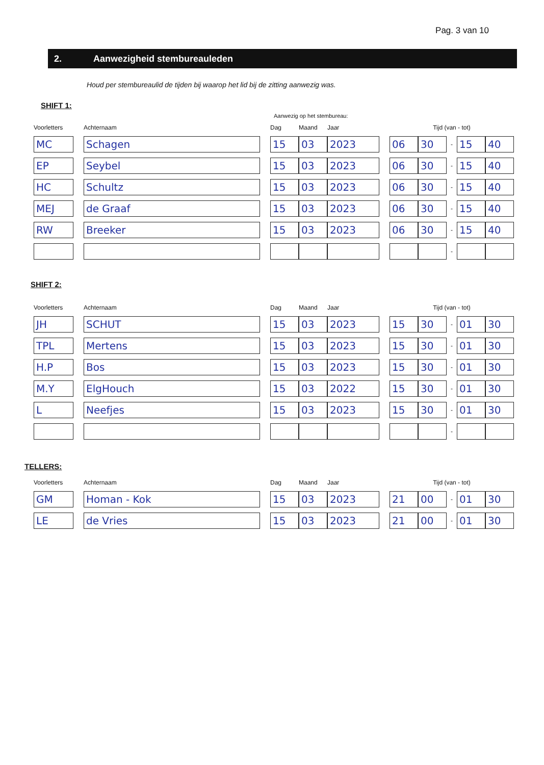Pag. 3 van 10
2. Aanwezigheid stembureauleden
Houd per stembureaulid de tijden bij waarop het lid bij de zitting aanwezig was.
SHIFT 1:
Aanwezig op het stembureau:
| Voorletters | | Achternaam | | Dag | Maand | Jaar | | Tijd (van - tot) | | | | |
| --- | --- | --- | --- | --- | --- | --- | --- | --- | --- | --- | --- | --- |
| MC | | Schagen | | 15 | 03 | 2023 | | 06 | 30 | - | 15 | 40 |
| EP | | Seybel | | 15 | 03 | 2023 | | 06 | 30 | - | 15 | 40 |
| HC | | Schultz | | 15 | 03 | 2023 | | 06 | 30 | - | 15 | 40 |
| MEJ | | de Graaf | | 15 | 03 | 2023 | | 06 | 30 | - | 15 | 40 |
| RW | | Breeker | | 15 | 03 | 2023 | | 06 | 30 | - | 15 | 40 |
| | | | | | | | | | | - | | |
SHIFT 2:
| Voorletters | | Achternaam | | Dag | Maand | Jaar | | Tijd (van - tot) | | | | |
| --- | --- | --- | --- | --- | --- | --- | --- | --- | --- | --- | --- | --- |
| JH | | SCHUT | | 15 | 03 | 2023 | | 15 | 30 | - | 01 | 30 |
| TPL | | Mertens | | 15 | 03 | 2023 | | 15 | 30 | - | 01 | 30 |
| H.P | | Bos | | 15 | 03 | 2023 | | 15 | 30 | - | 01 | 30 |
| M.Y | | ElgHouch | | 15 | 03 | 2022 | | 15 | 30 | - | 01 | 30 |
| L | | Neefjes | | 15 | 03 | 2023 | | 15 | 30 | - | 01 | 30 |
| | | | | | | | | | | - | | |
TELLERS:
| Voorletters | | Achternaam | | Dag | Maand | Jaar | | Tijd (van - tot) | | | | |
| --- | --- | --- | --- | --- | --- | --- | --- | --- | --- | --- | --- | --- |
| GM | | Homan - Kok | | 15 | 03 | 2023 | | 21 | 00 | - | 01 | 30 |
| LE | | de Vries | | 15 | 03 | 2023 | | 21 | 00 | - | 01 | 30 |